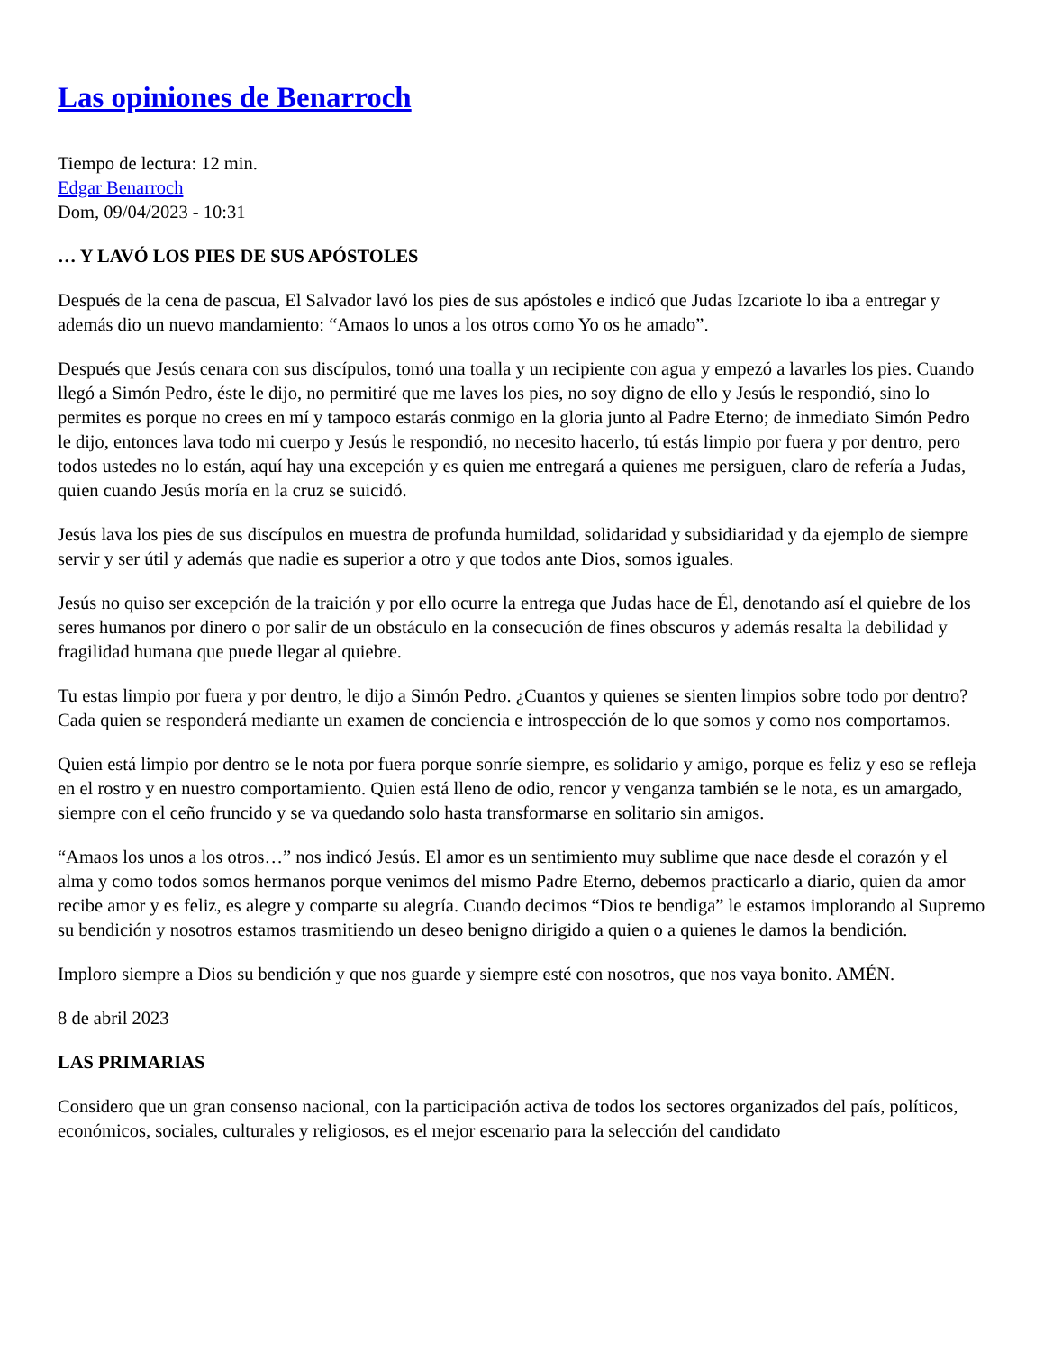Las opiniones de Benarroch
Tiempo de lectura: 12 min.
Edgar Benarroch
Dom, 09/04/2023 - 10:31
… Y LAVÓ LOS PIES DE SUS APÓSTOLES
Después de la cena de pascua, El Salvador lavó los pies de sus apóstoles e indicó que Judas Izcariote lo iba a entregar y además dio un nuevo mandamiento: “Amaos lo unos a los otros como Yo os he amado”.
Después que Jesús cenara con sus discípulos, tomó una toalla y un recipiente con agua y empezó a lavarles los pies. Cuando llegó a Simón Pedro, éste le dijo, no permitiré que me laves los pies, no soy digno de ello y Jesús le respondió, sino lo permites es porque no crees en mí y tampoco estarás conmigo en la gloria junto al Padre Eterno; de inmediato Simón Pedro le dijo, entonces lava todo mi cuerpo y Jesús le respondió, no necesito hacerlo, tú estás limpio por fuera y por dentro, pero todos ustedes no lo están, aquí hay una excepción y es quien me entregará a quienes me persiguen, claro de refería a Judas, quien cuando Jesús moría en la cruz se suicidó.
Jesús lava los pies de sus discípulos en muestra de profunda humildad, solidaridad y subsidiaridad y da ejemplo de siempre servir y ser útil y además que nadie es superior a otro y que todos ante Dios, somos iguales.
Jesús no quiso ser excepción de la traición y por ello ocurre la entrega que Judas hace de Él, denotando así el quiebre de los seres humanos por dinero o por salir de un obstáculo en la consecución de fines obscuros y además resalta la debilidad y fragilidad humana que puede llegar al quiebre.
Tu estas limpio por fuera y por dentro, le dijo a Simón Pedro. ¿Cuantos y quienes se sienten limpios sobre todo por dentro? Cada quien se responderá mediante un examen de conciencia e introspección de lo que somos y como nos comportamos.
Quien está limpio por dentro se le nota por fuera porque sonríe siempre, es solidario y amigo, porque es feliz y eso se refleja en el rostro y en nuestro comportamiento. Quien está lleno de odio, rencor y venganza también se le nota, es un amargado, siempre con el ceño fruncido y se va quedando solo hasta transformarse en solitario sin amigos.
“Amaos los unos a los otros…” nos indicó Jesús. El amor es un sentimiento muy sublime que nace desde el corazón y el alma y como todos somos hermanos porque venimos del mismo Padre Eterno, debemos practicarlo a diario, quien da amor recibe amor y es feliz, es alegre y comparte su alegría. Cuando decimos “Dios te bendiga” le estamos implorando al Supremo su bendición y nosotros estamos trasmitiendo un deseo benigno dirigido a quien o a quienes le damos la bendición.
Imploro siempre a Dios su bendición y que nos guarde y siempre esté con nosotros, que nos vaya bonito. AMÉN.
8 de abril 2023
LAS PRIMARIAS
Considero que un gran consenso nacional, con la participación activa de todos los sectores organizados del país, políticos, económicos, sociales, culturales y religiosos, es el mejor escenario para la selección del candidato